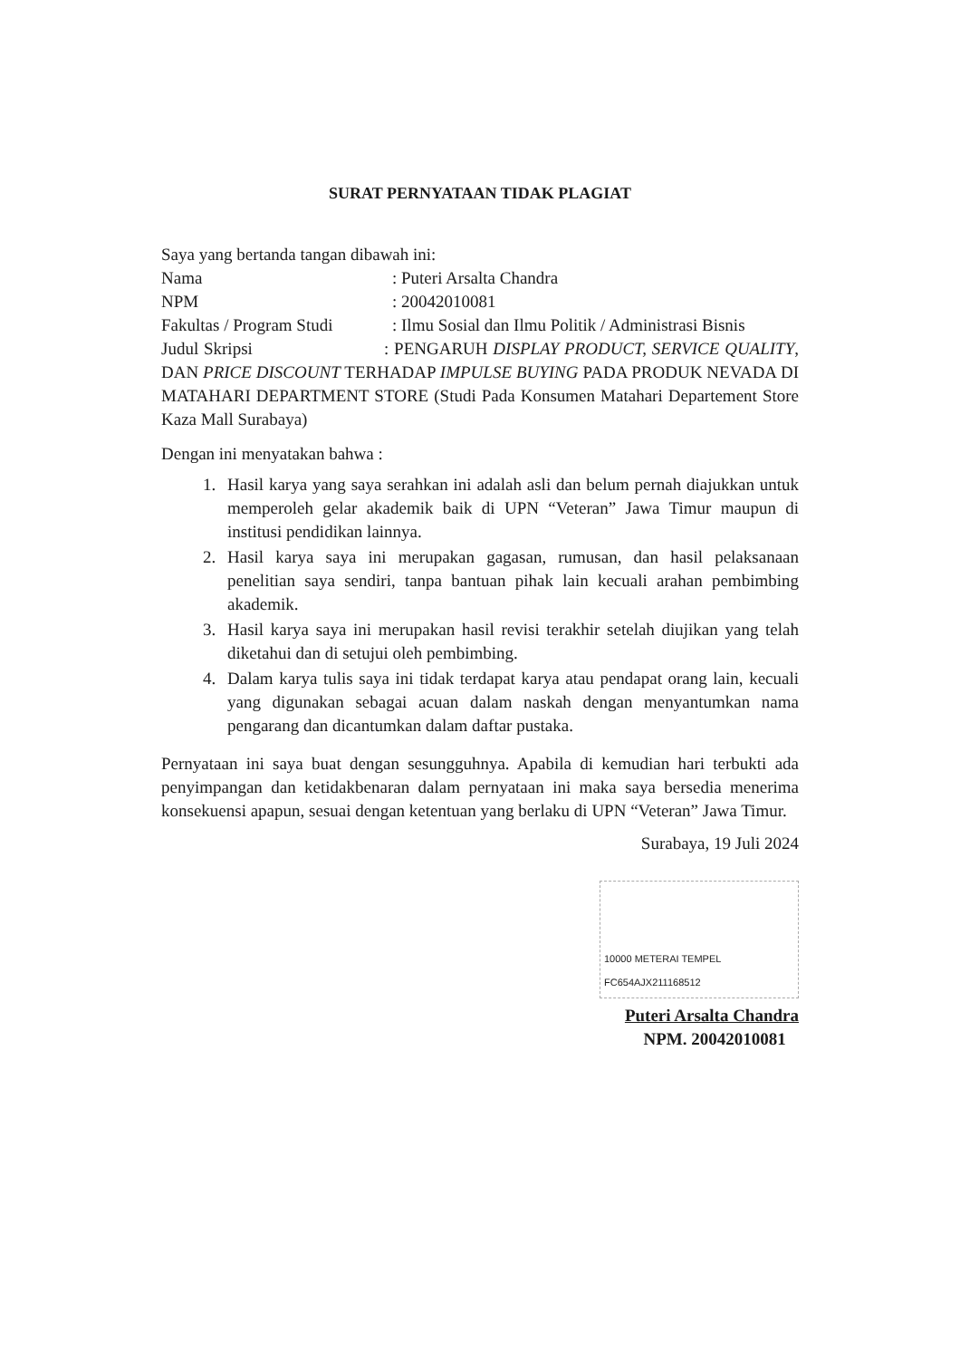SURAT PERNYATAAN TIDAK PLAGIAT
Saya yang bertanda tangan dibawah ini:
Nama: Puteri Arsalta Chandra
NPM: 20042010081
Fakultas / Program Studi: Ilmu Sosial dan Ilmu Politik / Administrasi Bisnis
Judul Skripsi : PENGARUH DISPLAY PRODUCT, SERVICE QUALITY, DAN PRICE DISCOUNT TERHADAP IMPULSE BUYING PADA PRODUK NEVADA DI MATAHARI DEPARTMENT STORE (Studi Pada Konsumen Matahari Departement Store Kaza Mall Surabaya)
Dengan ini menyatakan bahwa :
1. Hasil karya yang saya serahkan ini adalah asli dan belum pernah diajukkan untuk memperoleh gelar akademik baik di UPN “Veteran” Jawa Timur maupun di institusi pendidikan lainnya.
2. Hasil karya saya ini merupakan gagasan, rumusan, dan hasil pelaksanaan penelitian saya sendiri, tanpa bantuan pihak lain kecuali arahan pembimbing akademik.
3. Hasil karya saya ini merupakan hasil revisi terakhir setelah diujikan yang telah diketahui dan di setujui oleh pembimbing.
4. Dalam karya tulis saya ini tidak terdapat karya atau pendapat orang lain, kecuali yang digunakan sebagai acuan dalam naskah dengan menyantumkan nama pengarang dan dicantumkan dalam daftar pustaka.
Pernyataan ini saya buat dengan sesungguhnya. Apabila di kemudian hari terbukti ada penyimpangan dan ketidakbenaran dalam pernyataan ini maka saya bersedia menerima konsekuensi apapun, sesuai dengan ketentuan yang berlaku di UPN “Veteran” Jawa Timur.
Surabaya, 19 Juli 2024
10000 METERAI TEMPEL
FC654AJX211168512
Puteri Arsalta Chandra
NPM. 20042010081